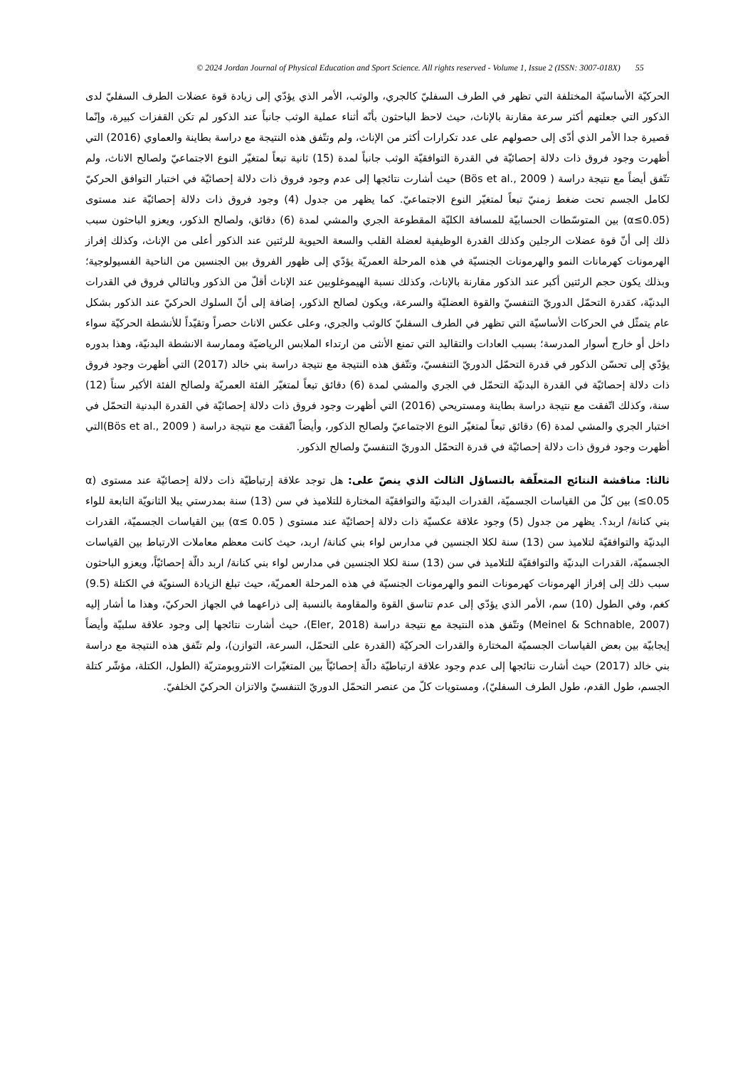© 2024 Jordan Journal of Physical Education and Sport Science. All rights reserved - Volume 1, Issue 2 (ISSN: 3007-018X) 55
الحركيّة الأساسيّة المختلفة التي تظهر في الطرف السفليّ كالجري، والوثب، الأمر الذي يؤدّي إلى زيادة قوة عضلات الطرف السفليّ لدى الذكور التي جعلتهم أكثر سرعة مقارنة بالإناث، حيث لاحظ الباحثون بأنّه أثناء عملية الوثب جانباً عند الذكور لم تكن القفزات كبيرة، وإنّما قصيرة جدا الأمر الذي أدّى إلى حصولهم على عدد تكرارات أكثر من الإناث، ولم وتتّفق هذه النتيجة مع دراسة بطاينة والعماوي (2016) التي أظهرت وجود فروق ذات دلالة إحصائيّة في القدرة التوافقيّة الوثب جانباً لمدة (15) ثانية تبعاً لمتغيّر النوع الاجتماعيّ ولصالح الاناث، ولم تتّفق أيضاً مع نتيجة دراسة ( Bös et al., 2009) حيث أشارت نتائجها إلى عدم وجود فروق ذات دلالة إحصائيّة في اختبار التوافق الحركيّ لكامل الجسم تحت ضغط زمنيّ تبعاً لمتغيّر النوع الاجتماعيّ. كما يظهر من جدول (4) وجود فروق ذات دلالة إحصائيّة عند مستوى (α≤0.05) بين المتوسّطات الحسابيّة للمسافة الكليّة المقطوعة الجري والمشي لمدة (6) دقائق، ولصالح الذكور، ويعزو الباحثون سبب ذلك إلى أنّ قوة عضلات الرجلين وكذلك القدرة الوظيفية لعضلة القلب والسعة الحيوية للرئتين عند الذكور أعلى من الإناث، وكذلك إفراز الهرمونات كهرمانات النمو والهرمونات الجنسيّة في هذه المرحلة العمريّة يؤدّي إلى ظهور الفروق بين الجنسين من الناحية الفسيولوجية؛ وبذلك يكون حجم الرئتين أكبر عند الذكور مقارنة بالإناث، وكذلك نسبة الهيموغلوبين عند الإناث أقلّ من الذكور وبالتالي فروق في القدرات البدنيّة، كقدرة التحمّل الدوريّ التنفسيّ والقوة العضليّة والسرعة، ويكون لصالح الذكور، إضافة إلى أنّ السلوك الحركيّ عند الذكور بشكل عام يتمثّل في الحركات الأساسيّة التي تظهر في الطرف السفليّ كالوثب والجري، وعلى عكس الاناث حصراً وتقيّداً للأنشطة الحركيّة سواء داخل أو خارج أسوار المدرسة؛ بسبب العادات والتقاليد التي تمنع الأنثى من ارتداء الملابس الرياضيّة وممارسة الانشطة البدنيّة، وهذا بدوره يؤدّي إلى تحسّن الذكور في قدرة التحمّل الدوريّ التنفسيّ، وتتّفق هذه النتيجة مع نتيجة دراسة بني خالد (2017) التي أظهرت وجود فروق ذات دلالة إحصائيّة في القدرة البدنيّة التحمّل في الجري والمشي لمدة (6) دقائق تبعاً لمتغيّر الفئة العمريّة ولصالح الفئة الأكبر سناً (12) سنة، وكذلك اتّفقت مع نتيجة دراسة بطاينة ومستريحي (2016) التي أظهرت وجود فروق ذات دلالة إحصائيّة في القدرة البدنية التحمّل في اختبار الجري والمشي لمدة (6) دقائق تبعاً لمتغيّر النوع الاجتماعيّ ولصالح الذكور، وأيضاً اتّفقت مع نتيجة دراسة ( Bös et al., 2009)التي أظهرت وجود فروق ذات دلالة إحصائيّة في قدرة التحمّل الدوريّ التنفسيّ ولصالح الذكور.
ثالثا: مناقشة النتائج المتعلّقة بالتساؤل الثالث الذي ينصّ على: هل توجد علاقة إرتباطيّة ذات دلالة إحصائيّة عند مستوى (α ≤0.05) بين كلّ من القياسات الجسميّة، القدرات البدنيّة والتوافقيّة المختارة للتلاميذ في سن (13) سنة بمدرستي يبلا الثانويّة التابعة للواء بني كنانة/ اربد؟. يظهر من جدول (5) وجود علاقة عكسيّة ذات دلالة إحصائيّة عند مستوى ( α≤ 0.05) بين القياسات الجسميّة، القدرات البدنيّة والتوافقيّة لتلاميذ سن (13) سنة لكلا الجنسين في مدارس لواء بني كنانة/ اربد، حيث كانت معظم معاملات الارتباط بين القياسات الجسميّة، القدرات البدنيّة والتوافقيّة للتلاميذ في سن (13) سنة لكلا الجنسين في مدارس لواء بني كنانة/ اربد دالّة إحصائيّاً، ويعزو الباحثون سبب ذلك إلى إفراز الهرمونات كهرمونات النمو والهرمونات الجنسيّة في هذه المرحلة العمريّة، حيث تبلغ الزيادة السنويّة في الكتلة (9.5) كغم، وفي الطول (10) سم، الأمر الذي يؤدّي إلى عدم تناسق القوة والمقاومة بالنسبة إلى ذراعهما في الجهاز الحركيّ، وهذا ما أشار إليه (Meinel & Schnable, 2007) وتتّفق هذه النتيجة مع نتيجة دراسة (Eler, 2018)، حيث أشارت نتائجها إلى وجود علاقة سلبيّة وأيضاً إيجابيّة بين بعض القياسات الجسميّة المختارة والقدرات الحركيّة (القدرة على التحمّل، السرعة، التوازن)، ولم تتّفق هذه النتيجة مع دراسة بني خالد (2017) حيث أشارت نتائجها إلى عدم وجود علاقة ارتباطيّة دالّة إحصائيّاً بين المتغيّرات الانثروبومتريّة (الطول، الكتلة، مؤشّر كتلة الجسم، طول القدم، طول الطرف السفليّ)، ومستويات كلّ من عنصر التحمّل الدوريّ التنفسيّ والاتزان الحركيّ الخلفيّ.